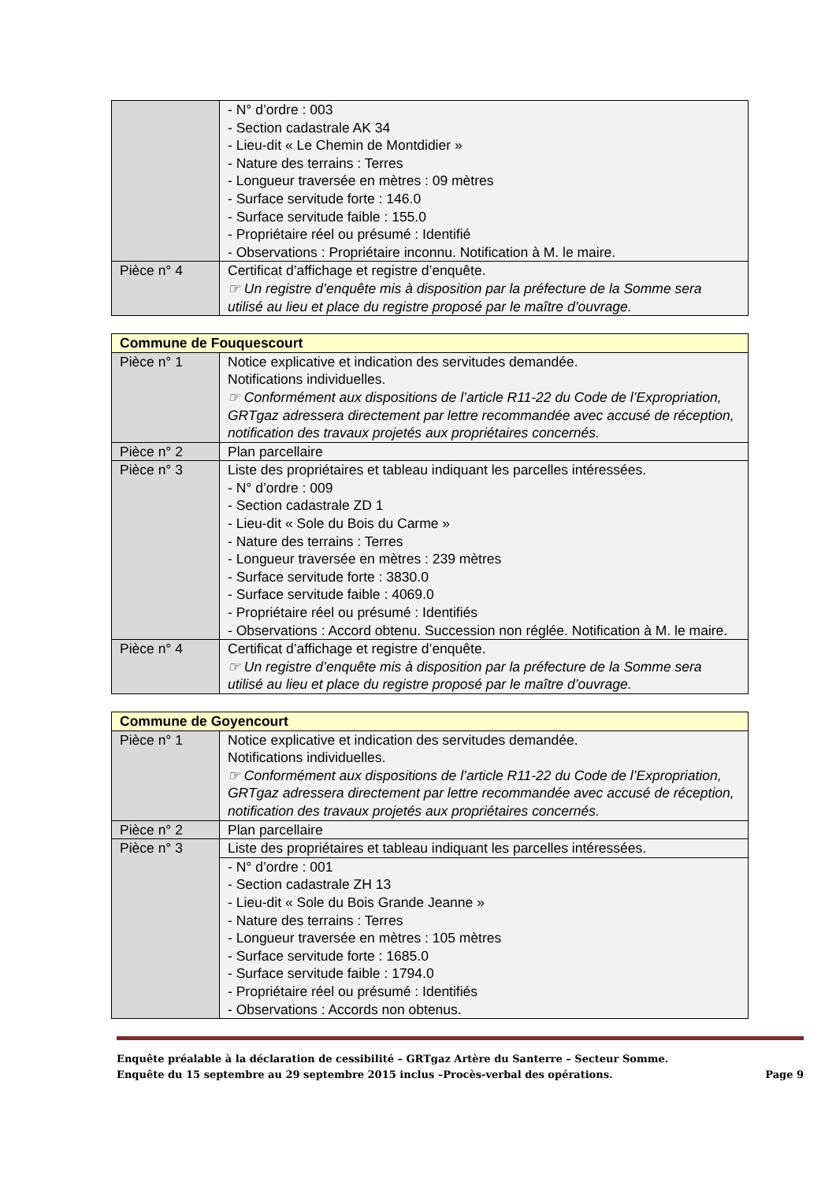| | - N° d’ordre : 003 - Section cadastrale AK 34 - Lieu-dit « Le Chemin de Montdidier » - Nature des terrains : Terres - Longueur traversée en mètres : 09 mètres - Surface servitude forte : 146.0 - Surface servitude faible : 155.0 - Propriétaire réel ou présumé : Identifié - Observations : Propriétaire inconnu. Notification à M. le maire. |
| Pièce n° 4 | Certificat d’affichage et registre d’enquête. ☞ Un registre d’enquête mis à disposition par la préfecture de la Somme sera utilisé au lieu et place du registre proposé par le maître d’ouvrage. |
| Commune de Fouquescourt | |
| Pièce n° 1 | Notice explicative et indication des servitudes demandée. Notifications individuelles. ☞ Conformément aux dispositions de l’article R11-22 du Code de l’Expropriation, GRTgaz adressera directement par lettre recommandée avec accusé de réception, notification des travaux projetés aux propriétaires concernés. |
| Pièce n° 2 | Plan parcellaire |
| Pièce n° 3 | Liste des propriétaires et tableau indiquant les parcelles intéressées. - N° d’ordre : 009 - Section cadastrale ZD 1 - Lieu-dit « Sole du Bois du Carme » - Nature des terrains : Terres - Longueur traversée en mètres : 239 mètres - Surface servitude forte : 3830.0 - Surface servitude faible : 4069.0 - Propriétaire réel ou présumé : Identifiés - Observations : Accord obtenu. Succession non réglée. Notification à M. le maire. |
| Pièce n° 4 | Certificat d’affichage et registre d’enquête. ☞ Un registre d’enquête mis à disposition par la préfecture de la Somme sera utilisé au lieu et place du registre proposé par le maître d’ouvrage. |
| Commune de Goyencourt | |
| Pièce n° 1 | Notice explicative et indication des servitudes demandée. Notifications individuelles. ☞ Conformément aux dispositions de l’article R11-22 du Code de l’Expropriation, GRTgaz adressera directement par lettre recommandée avec accusé de réception, notification des travaux projetés aux propriétaires concernés. |
| Pièce n° 2 | Plan parcellaire |
| Pièce n° 3 | Liste des propriétaires et tableau indiquant les parcelles intéressées. |
| | - N° d’ordre : 001 - Section cadastrale ZH 13 - Lieu-dit « Sole du Bois Grande Jeanne » - Nature des terrains : Terres - Longueur traversée en mètres : 105 mètres - Surface servitude forte : 1685.0 - Surface servitude faible : 1794.0 - Propriétaire réel ou présumé : Identifiés - Observations : Accords non obtenus. |
Enquête préalable à la déclaration de cessibilité – GRTgaz Artère du Santerre – Secteur Somme.
Enquête du 15 septembre au 29 septembre 2015 inclus –Procès-verbal des opérations. Page 9